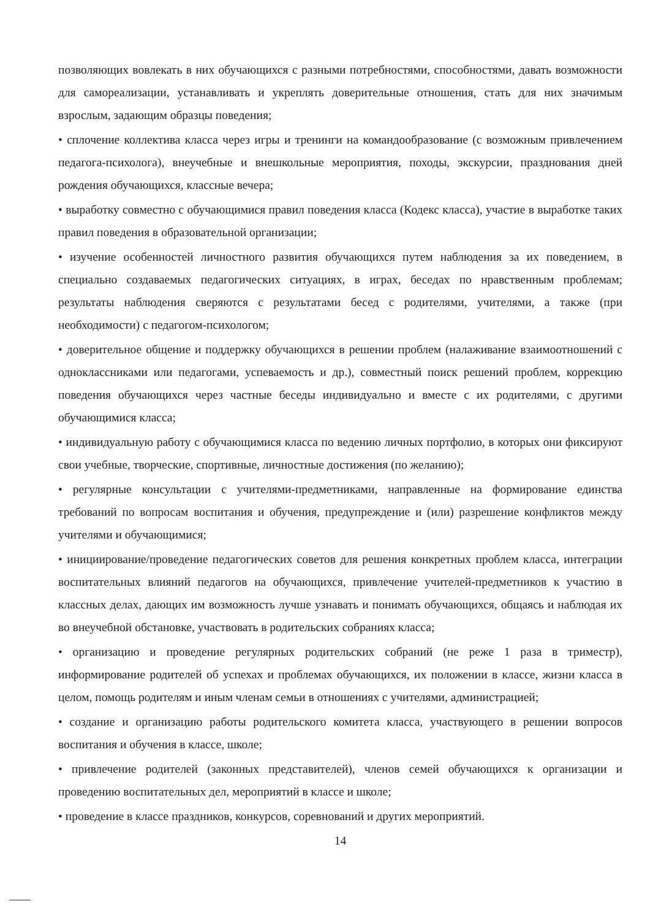позволяющих вовлекать в них обучающихся с разными потребностями, способностями, давать возможности для самореализации, устанавливать и укреплять доверительные отношения, стать для них значимым взрослым, задающим образцы поведения;
• сплочение коллектива класса через игры и тренинги на командообразование (с возможным привлечением педагога-психолога), внеучебные и внешкольные мероприятия, походы, экскурсии, празднования дней рождения обучающихся, классные вечера;
• выработку совместно с обучающимися правил поведения класса (Кодекс класса), участие в выработке таких правил поведения в образовательной организации;
• изучение особенностей личностного развития обучающихся путем наблюдения за их поведением, в специально создаваемых педагогических ситуациях, в играх, беседах по нравственным проблемам; результаты наблюдения сверяются с результатами бесед с родителями, учителями, а также (при необходимости) с педагогом-психологом;
• доверительное общение и поддержку обучающихся в решении проблем (налаживание взаимоотношений с одноклассниками или педагогами, успеваемость и др.), совместный поиск решений проблем, коррекцию поведения обучающихся через частные беседы индивидуально и вместе с их родителями, с другими обучающимися класса;
• индивидуальную работу с обучающимися класса по ведению личных портфолио, в которых они фиксируют свои учебные, творческие, спортивные, личностные достижения (по желанию);
• регулярные консультации с учителями-предметниками, направленные на формирование единства требований по вопросам воспитания и обучения, предупреждение и (или) разрешение конфликтов между учителями и обучающимися;
• инициирование/проведение педагогических советов для решения конкретных проблем класса, интеграции воспитательных влияний педагогов на обучающихся, привлечение учителей-предметников к участию в классных делах, дающих им возможность лучше узнавать и понимать обучающихся, общаясь и наблюдая их во внеучебной обстановке, участвовать в родительских собраниях класса;
• организацию и проведение регулярных родительских собраний (не реже 1 раза в триместр), информирование родителей об успехах и проблемах обучающихся, их положении в классе, жизни класса в целом, помощь родителям и иным членам семьи в отношениях с учителями, администрацией;
• создание и организацию работы родительского комитета класса, участвующего в решении вопросов воспитания и обучения в классе, школе;
• привлечение родителей (законных представителей), членов семей обучающихся к организации и проведению воспитательных дел, мероприятий в классе и школе;
• проведение в классе праздников, конкурсов, соревнований и других мероприятий.
14